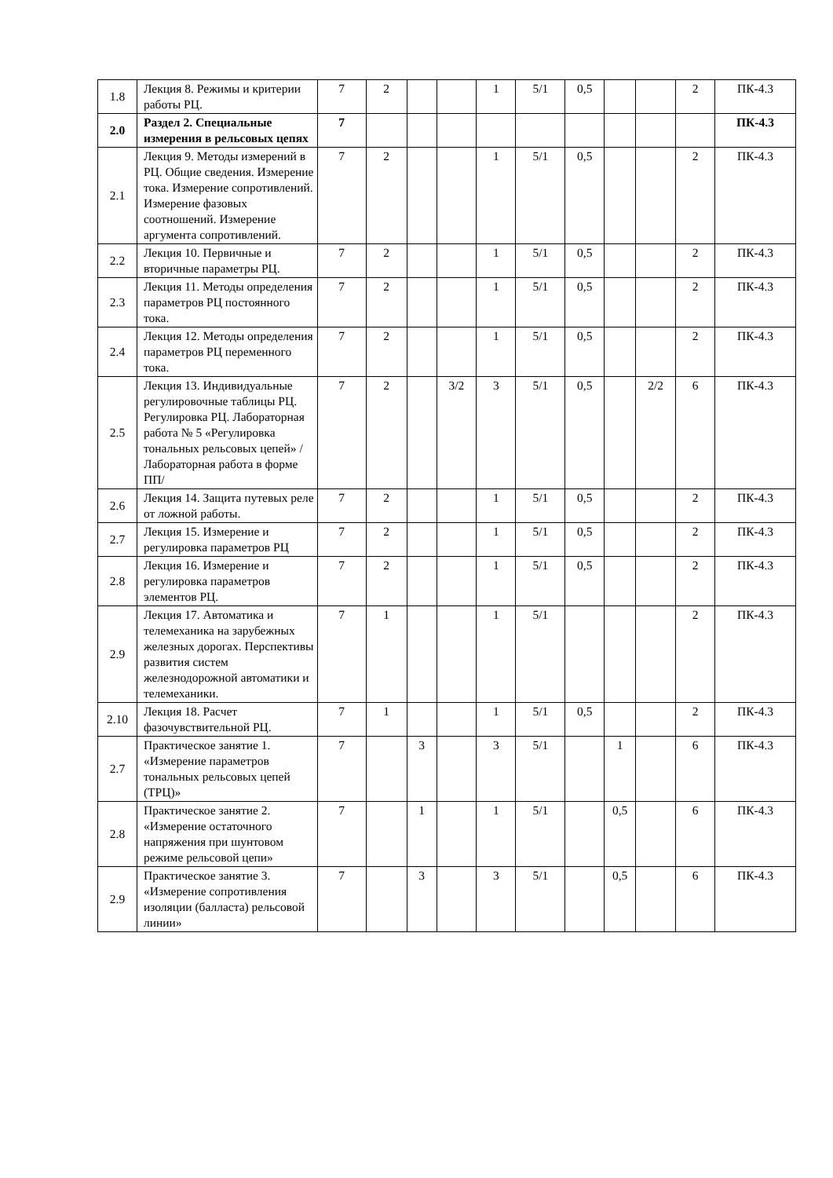| 1.8 | Лекция 8. Режимы и критерии работы РЦ. | 7 | 2 | | | 1 | 5/1 | 0,5 | | | 2 | ПК-4.3 |
| 2.0 | Раздел 2. Специальные измерения в рельсовых цепях | 7 | | | | | | | | | | ПК-4.3 |
| 2.1 | Лекция 9. Методы измерений в РЦ. Общие сведения. Измерение тока. Измерение сопротивлений. Измерение фазовых соотношений. Измерение аргумента сопротивлений. | 7 | 2 | | | 1 | 5/1 | 0,5 | | | 2 | ПК-4.3 |
| 2.2 | Лекция 10. Первичные и вторичные параметры РЦ. | 7 | 2 | | | 1 | 5/1 | 0,5 | | | 2 | ПК-4.3 |
| 2.3 | Лекция 11. Методы определения параметров РЦ постоянного тока. | 7 | 2 | | | 1 | 5/1 | 0,5 | | | 2 | ПК-4.3 |
| 2.4 | Лекция 12. Методы определения параметров РЦ переменного тока. | 7 | 2 | | | 1 | 5/1 | 0,5 | | | 2 | ПК-4.3 |
| 2.5 | Лекция 13. Индивидуальные регулировочные таблицы РЦ. Регулировка РЦ. Лабораторная работа № 5 «Регулировка тональных рельсовых цепей» /Лабораторная работа в форме ПП/ | 7 | 2 | | 3/2 | 3 | 5/1 | 0,5 | | 2/2 | 6 | ПК-4.3 |
| 2.6 | Лекция 14. Защита путевых реле от ложной работы. | 7 | 2 | | | 1 | 5/1 | 0,5 | | | 2 | ПК-4.3 |
| 2.7 | Лекция 15. Измерение и регулировка параметров РЦ | 7 | 2 | | | 1 | 5/1 | 0,5 | | | 2 | ПК-4.3 |
| 2.8 | Лекция 16. Измерение и регулировка параметров элементов РЦ. | 7 | 2 | | | 1 | 5/1 | 0,5 | | | 2 | ПК-4.3 |
| 2.9 | Лекция 17. Автоматика и телемеханика на зарубежных железных дорогах. Перспективы развития систем железнодорожной автоматики и телемеханики. | 7 | 1 | | | 1 | 5/1 | | | | 2 | ПК-4.3 |
| 2.10 | Лекция 18. Расчет фазочувствительной РЦ. | 7 | 1 | | | 1 | 5/1 | 0,5 | | | 2 | ПК-4.3 |
| 2.7 | Практическое занятие 1. «Измерение параметров тональных рельсовых цепей (ТРЦ)» | 7 | | 3 | | 3 | 5/1 | | 1 | | 6 | ПК-4.3 |
| 2.8 | Практическое занятие 2. «Измерение остаточного напряжения при шунтовом режиме рельсовой цепи» | 7 | | 1 | | 1 | 5/1 | | 0,5 | | 6 | ПК-4.3 |
| 2.9 | Практическое занятие 3. «Измерение сопротивления изоляции (балласта) рельсовой линии» | 7 | | 3 | | 3 | 5/1 | | 0,5 | | 6 | ПК-4.3 |